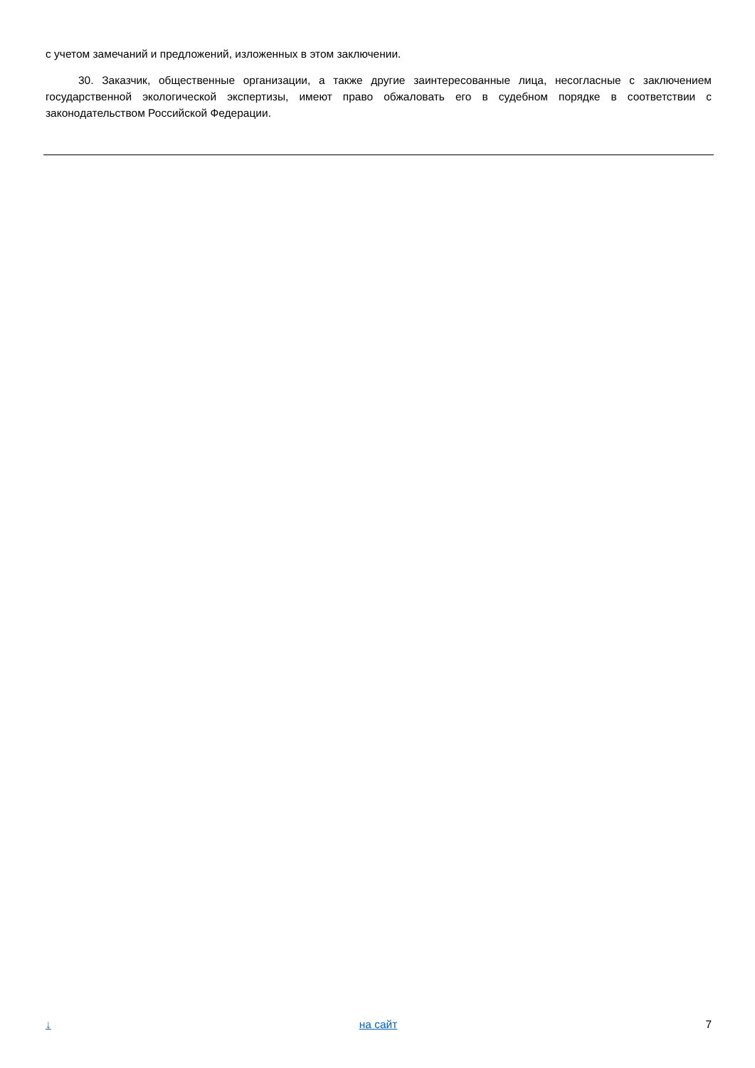с учетом замечаний и предложений, изложенных в этом заключении.
30. Заказчик, общественные организации, а также другие заинтересованные лица, несогласные с заключением государственной экологической экспертизы, имеют право обжаловать его в судебном порядке в соответствии с законодательством Российской Федерации.
↓ на сайт 7